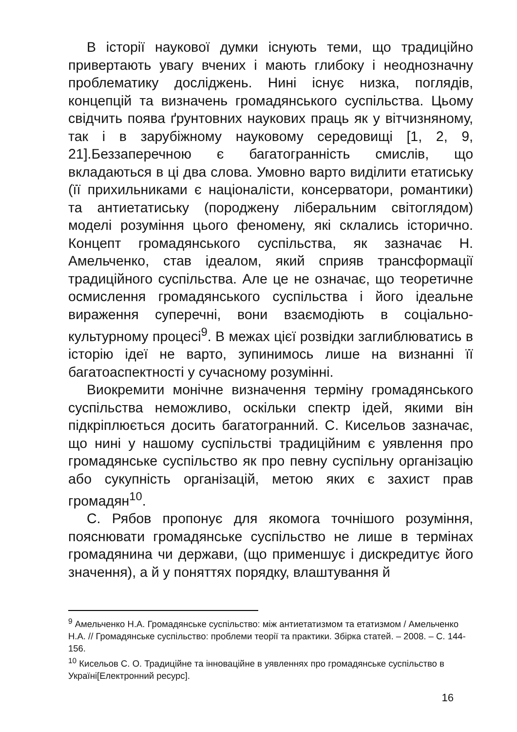В історії наукової думки існують теми, що традиційно привертають увагу вчених і мають глибоку і неоднозначну проблематику досліджень. Нині існує низка, поглядів, концепцій та визначень громадянського суспільства. Цьому свідчить поява ґрунтовних наукових праць як у вітчизняному, так і в зарубіжному науковому середовищі [1, 2, 9, 21].Беззаперечною є багатогранність смислів, що вкладаються в ці два слова. Умовно варто виділити етатиську (її прихильниками є націоналісти, консерватори, романтики) та антиетатиську (породжену ліберальним світоглядом) моделі розуміння цього феномену, які склались історично. Концепт громадянського суспільства, як зазначає Н. Амельченко, став ідеалом, який сприяв трансформації традиційного суспільства. Але це не означає, що теоретичне осмислення громадянського суспільства і його ідеальне вираження суперечні, вони взаємодіють в соціально-культурному процесі<sup>9</sup>. В межах цієї розвідки заглиблюватись в історію ідеї не варто, зупинимось лише на визнанні її багатоаспектності у сучасному розумінні.
Виокремити монічне визначення терміну громадянського суспільства неможливо, оскільки спектр ідей, якими він підкріплюється досить багатогранний. С. Кисельов зазначає, що нині у нашому суспільстві традиційним є уявлення про громадянське суспільство як про певну суспільну організацію або сукупність організацій, метою яких є захист прав громадян<sup>10</sup>.
С. Рябов пропонує для якомога точнішого розуміння, пояснювати громадянське суспільство не лише в термінах громадянина чи держави, (що применшує і дискредитує його значення), а й у поняттях порядку, влаштування й
<sup>9</sup> Амельченко Н.А. Громадянське суспільство: між антиетатизмом та етатизмом / Амельченко Н.А. // Громадянське суспільство: проблеми теорії та практики. Збірка статей. – 2008. – С. 144-156.
<sup>10</sup> Кисельов С. О. Традиційне та інноваційне в уявленнях про громадянське суспільство в Україні[Електронний ресурс].
16